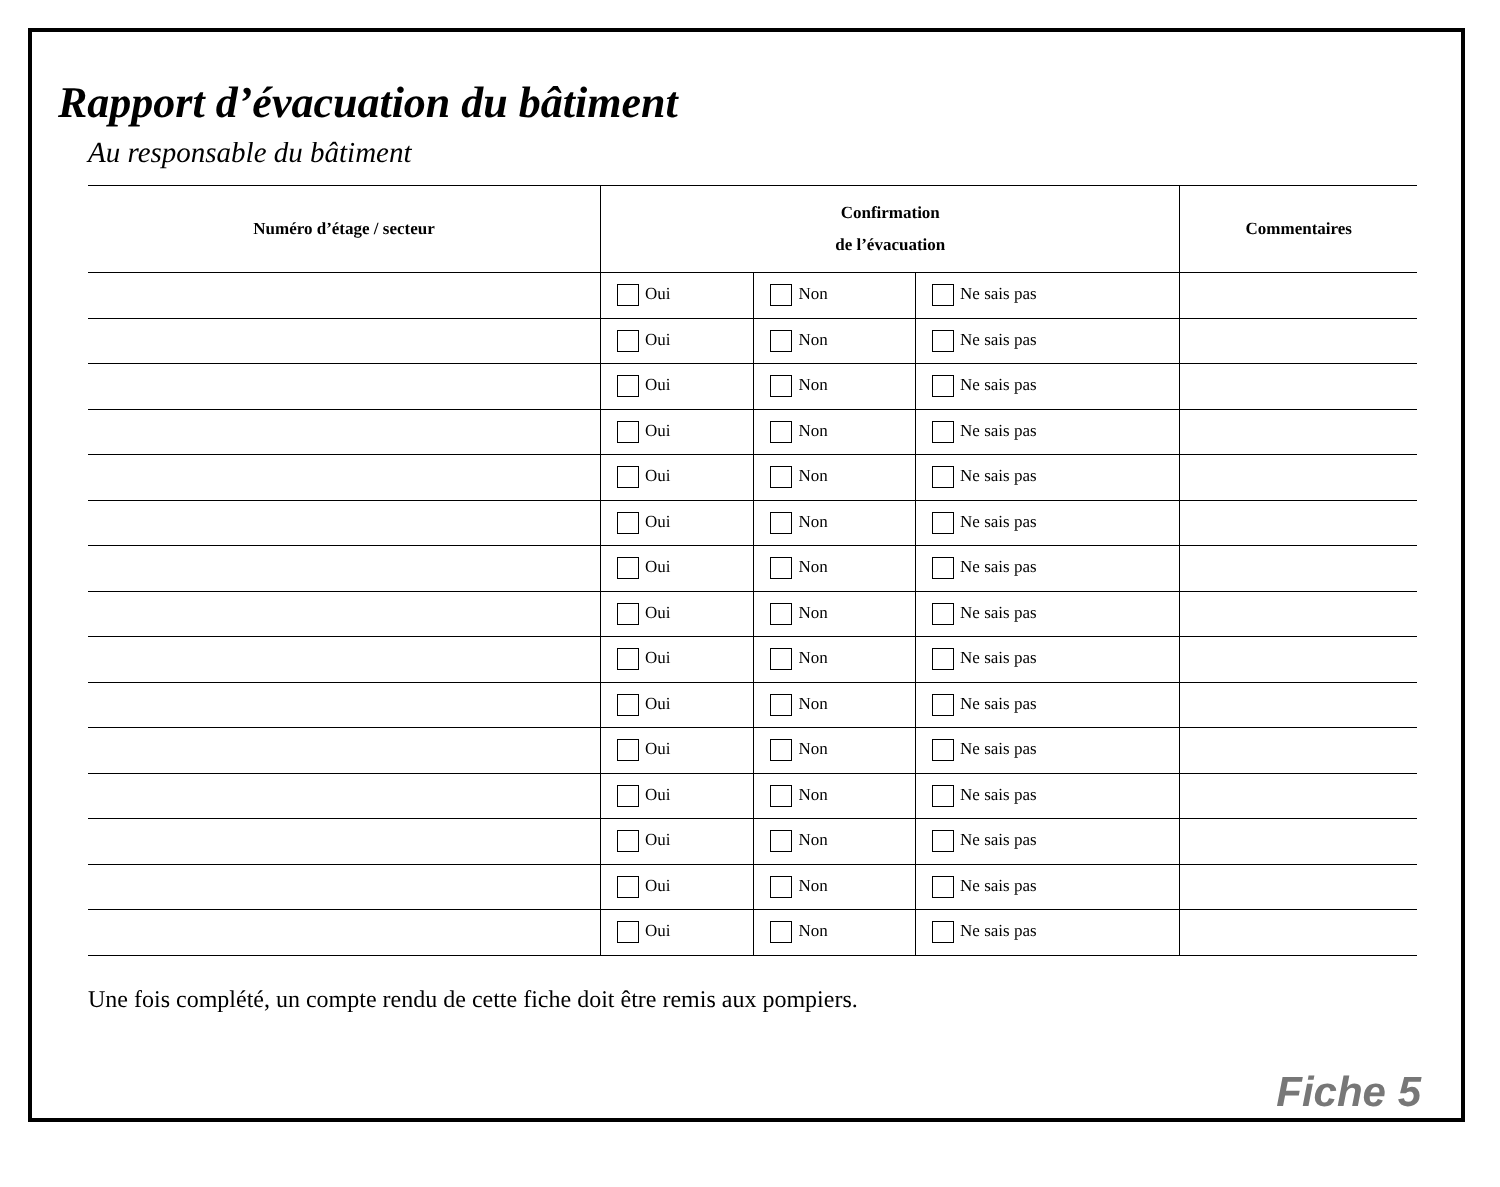Rapport d’évacuation du bâtiment
Au responsable du bâtiment
| Numéro d’étage / secteur | Confirmation de l’évacuation | | | Commentaires |
| --- | --- | --- | --- | --- |
| | Oui | Non | Ne sais pas | |
| | Oui | Non | Ne sais pas | |
| | Oui | Non | Ne sais pas | |
| | Oui | Non | Ne sais pas | |
| | Oui | Non | Ne sais pas | |
| | Oui | Non | Ne sais pas | |
| | Oui | Non | Ne sais pas | |
| | Oui | Non | Ne sais pas | |
| | Oui | Non | Ne sais pas | |
| | Oui | Non | Ne sais pas | |
| | Oui | Non | Ne sais pas | |
| | Oui | Non | Ne sais pas | |
| | Oui | Non | Ne sais pas | |
| | Oui | Non | Ne sais pas | |
| | Oui | Non | Ne sais pas | |
Une fois complété, un compte rendu de cette fiche doit être remis aux pompiers.
Fiche 5